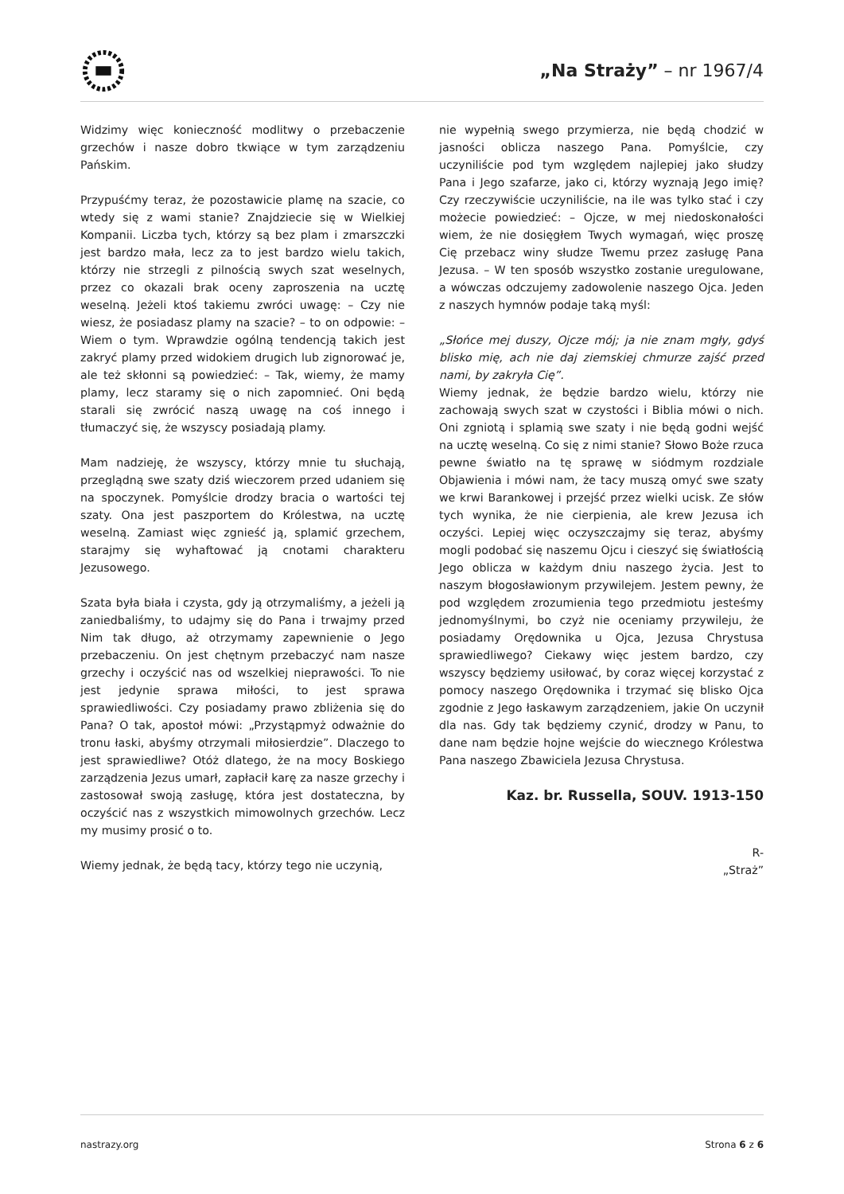„Na Straży” – nr 1967/4
Widzimy więc konieczność modlitwy o przebaczenie grzechów i nasze dobro tkwiące w tym zarządzeniu Pańskim.
Przypuśćmy teraz, że pozostawicie plamę na szacie, co wtedy się z wami stanie? Znajdziecie się w Wielkiej Kompanii. Liczba tych, którzy są bez plam i zmarszczki jest bardzo mała, lecz za to jest bardzo wielu takich, którzy nie strzegli z pilnością swych szat weselnych, przez co okazali brak oceny zaproszenia na ucztę weselną. Jeżeli ktoś takiemu zwróci uwagę: – Czy nie wiesz, że posiadasz plamy na szacie? – to on odpowie: – Wiem o tym. Wprawdzie ogólną tendencją takich jest zakryć plamy przed widokiem drugich lub zignorować je, ale też skłonni są powiedzieć: – Tak, wiemy, że mamy plamy, lecz staramy się o nich zapomnieć. Oni będą starali się zwrócić naszą uwagę na coś innego i tłumaczyć się, że wszyscy posiadają plamy.
Mam nadzieję, że wszyscy, którzy mnie tu słuchają, przeglądną swe szaty dziś wieczorem przed udaniem się na spoczynek. Pomyślcie drodzy bracia o wartości tej szaty. Ona jest paszportem do Królestwa, na ucztę weselną. Zamiast więc zgnieść ją, splamić grzechem, starajmy się wyhaftować ją cnotami charakteru Jezusowego.
Szata była biała i czysta, gdy ją otrzymaliśmy, a jeżeli ją zaniedbaliśmy, to udajmy się do Pana i trwajmy przed Nim tak długo, aż otrzymamy zapewnienie o Jego przebaczeniu. On jest chętnym przebaczyć nam nasze grzechy i oczyścić nas od wszelkiej nieprawości. To nie jest jedynie sprawa miłości, to jest sprawa sprawiedliwości. Czy posiadamy prawo zbliżenia się do Pana? O tak, apostoł mówi: „Przystąpmyż odważnie do tronu łaski, abyśmy otrzymali miłosierdzie”. Dlaczego to jest sprawiedliwe? Otóż dlatego, że na mocy Boskiego zarządzenia Jezus umarł, zapłacił karę za nasze grzechy i zastosował swoją zasługę, która jest dostateczna, by oczyścić nas z wszystkich mimowolnych grzechów. Lecz my musimy prosić o to.
Wiemy jednak, że będą tacy, którzy tego nie uczynią,
nie wypełnią swego przymierza, nie będą chodzić w jasności oblicza naszego Pana. Pomyślcie, czy uczyniliście pod tym względem najlepiej jako słudzy Pana i Jego szafarze, jako ci, którzy wyznają Jego imię? Czy rzeczywiście uczyniliście, na ile was tylko stać i czy możecie powiedzieć: – Ojcze, w mej niedoskonałości wiem, że nie dosięgłem Twych wymagań, więc proszę Cię przebacz winy słudze Twemu przez zasługę Pana Jezusa. – W ten sposób wszystko zostanie uregulowane, a wówczas odczujemy zadowolenie naszego Ojca. Jeden z naszych hymnów podaje taką myśl:
„Słońce mej duszy, Ojcze mój; ja nie znam mgły, gdyś blisko mię, ach nie daj ziemskiej chmurze zajść przed nami, by zakryła Cię”.
Wiemy jednak, że będzie bardzo wielu, którzy nie zachowają swych szat w czystości i Biblia mówi o nich. Oni zgniotą i splamią swe szaty i nie będą godni wejść na ucztę weselną. Co się z nimi stanie? Słowo Boże rzuca pewne światło na tę sprawę w siódmym rozdziale Objawienia i mówi nam, że tacy muszą omyć swe szaty we krwi Barankowej i przejść przez wielki ucisk. Ze słów tych wynika, że nie cierpienia, ale krew Jezusa ich oczyści. Lepiej więc oczyszczajmy się teraz, abyśmy mogli podobać się naszemu Ojcu i cieszyć się światłością Jego oblicza w każdym dniu naszego życia. Jest to naszym błogosławionym przywilejem. Jestem pewny, że pod względem zrozumienia tego przedmiotu jesteśmy jednomyślnymi, bo czyż nie oceniamy przywileju, że posiadamy Orędownika u Ojca, Jezusa Chrystusa sprawiedliwego? Ciekawy więc jestem bardzo, czy wszyscy będziemy usiłować, by coraz więcej korzystać z pomocy naszego Orędownika i trzymać się blisko Ojca zgodnie z Jego łaskawym zarządzeniem, jakie On uczynił dla nas. Gdy tak będziemy czynić, drodzy w Panu, to dane nam będzie hojne wejście do wiecznego Królestwa Pana naszego Zbawiciela Jezusa Chrystusa.
Kaz. br. Russella, SOUV. 1913-150
R-
„Straż”
nastrazy.org Strona 6 z 6